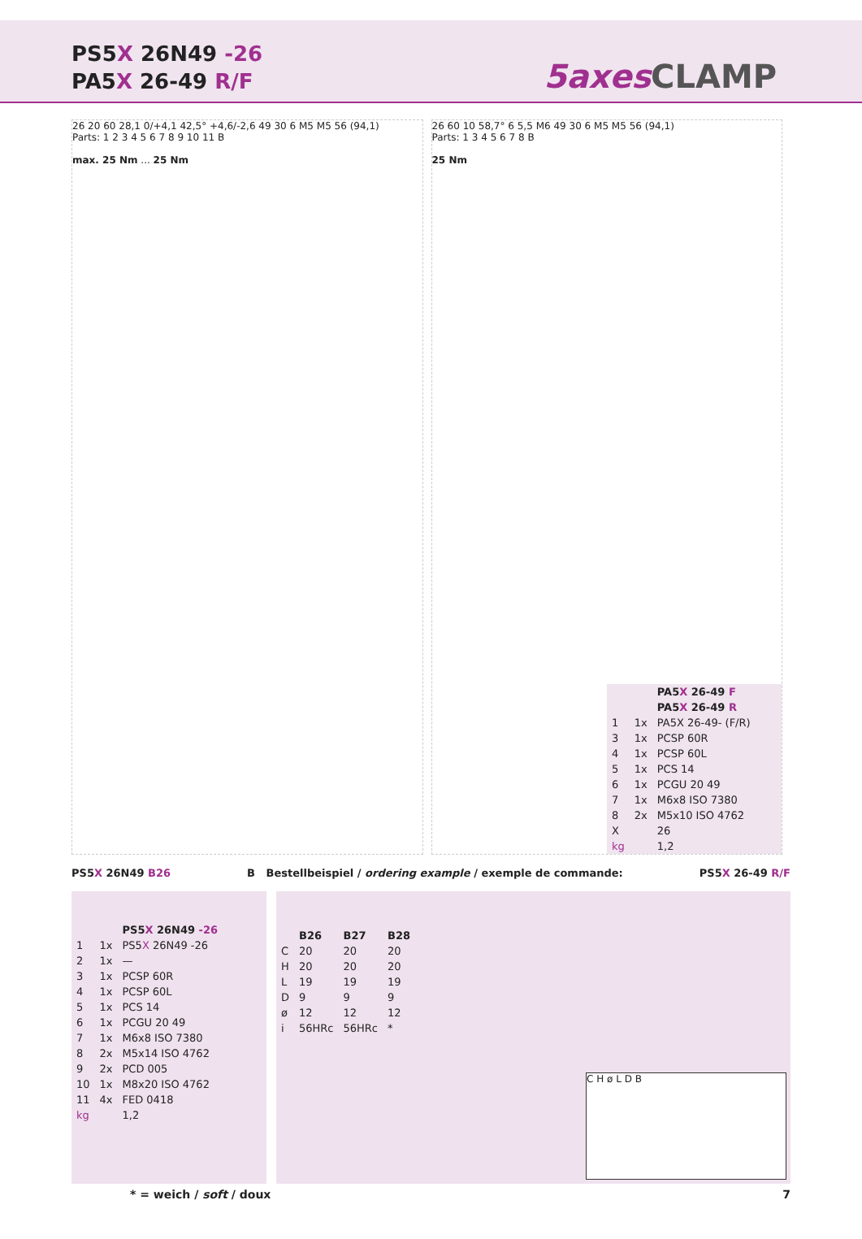PS5X 26N49 -26
PA5X 26-49 R/F
5axes CLAMP
26 20 60 28,1 0/+4,1 42,5° +4,6/-2,6 49 30 6 M5 M5 56 (94,1)
Parts: 1 2 3 4 5 6 7 8 9 10 11 B
max. 25 Nm ... 25 Nm
26 60 10 58,7° 6 5,5 M6 49 30 6 M5 M5 56 (94,1)
Parts: 1 3 4 5 6 7 8 B
25 Nm
| | | PA5 X 26-49 F |
| | | PA5 X 26-49 R |
| 1 | 1x | PA5X 26-49- (F/R) |
| 3 | 1x | PCSP 60R |
| 4 | 1x | PCSP 60L |
| 5 | 1x | PCS 14 |
| 6 | 1x | PCGU 20 49 |
| 7 | 1x | M6x8 ISO 7380 |
| 8 | 2x | M5x10 ISO 4762 |
| X | | 26 |
| kg | | 1,2 |
PS5X 26N49 B26 B Bestellbeispiel / ordering example / exemple de commande: PS5X 26-49 R/F
| | | PS5 X 26N49 -26 |
| 1 | 1x | PS5 X 26N49 -26 |
| 2 | 1x | — |
| 3 | 1x | PCSP 60R |
| 4 | 1x | PCSP 60L |
| 5 | 1x | PCS 14 |
| 6 | 1x | PCGU 20 49 |
| 7 | 1x | M6x8 ISO 7380 |
| 8 | 2x | M5x14 ISO 4762 |
| 9 | 2x | PCD 005 |
| 10 | 1x | M8x20 ISO 4762 |
| 11 | 4x | FED 0418 |
| kg | | 1,2 |
| | B26 | B27 | B28 |
| --- | --- | --- | --- |
| C | 20 | 20 | 20 |
| H | 20 | 20 | 20 |
| L | 19 | 19 | 19 |
| D | 9 | 9 | 9 |
| ø | 12 | 12 | 12 |
| i | 56HRc | 56HRc | * |
C H ø L D B
* = weich / soft / doux 7